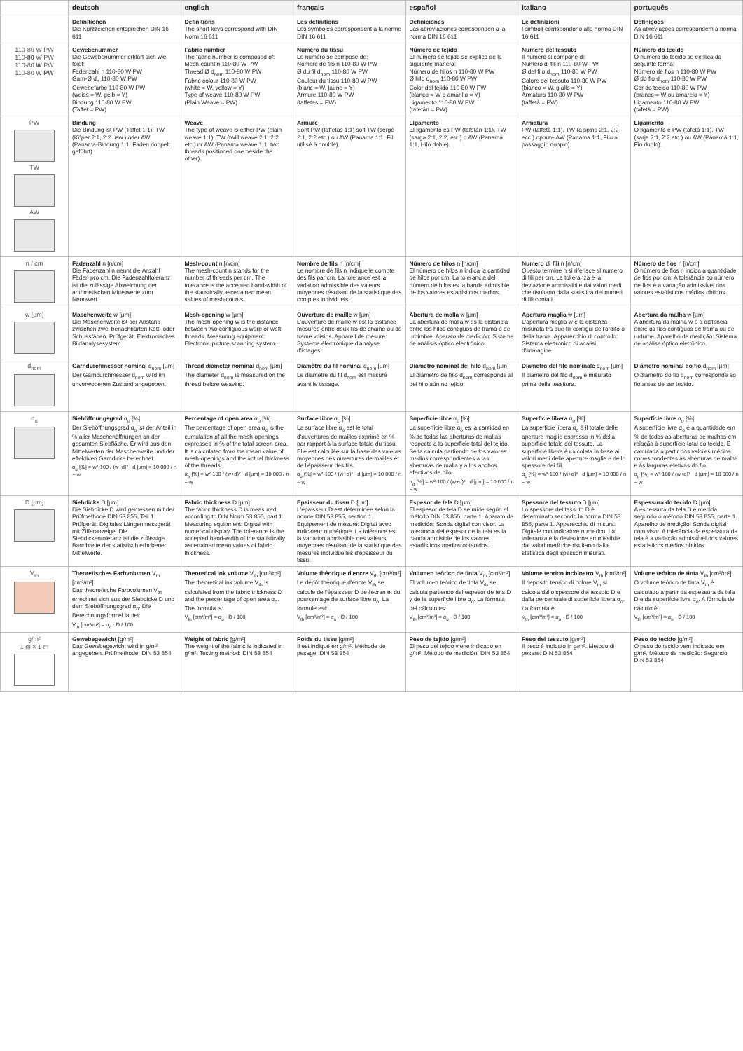| | deutsch | english | français | español | italiano | português |
| | Definitionen Die Kurzzeichen entsprechen DIN 16 611 | Definitions The short keys correspond with DIN Norm 16 611 | Les définitions Les symboles correspondent à la norme DIN 16 611 | Definiciones Las abreviaciones corresponden a la norma DIN 16 611 | Le definizioni I simboli corrispondono alla norma DIN 16 611 | Definições As abreviações correspondem à norma DIN 16 611 |
| 110-80 W PW 110- 80 W PW 110-80 W PW 110-80 W PW | Gewebenummer Die Gewebenummer erklärt sich wie folgt: Fadenzahl n 110-80 W PW Garn-Ø d<sub>n</sub> 110-80 W PW Gewebefarbe 110-80 W PW (weiss = W, gelb = Y) Bindung 110-80 W PW (Taffet = PW) | Fabric number The fabric number is composed of: Mesh-count n 110-80 W PW Thread Ø d<sub>nom</sub> 110-80 W PW Fabric colour 110-80 W PW (white = W, yellow = Y) Type of weave 110-80 W PW (Plain Weave = PW) | Numéro du tissu Le numéro se compose de: Nombre de fils n 110-80 W PW Ø du fil d<sub>nom</sub> 110-80 W PW Couleur du tissu 110-80 W PW (blanc = W, jaune = Y) Armure 110-80 W PW (taffetas = PW) | Número de tejido El número de tejido se explica de la siguiente manera: Número de hilos n 110-80 W PW Ø hilo d<sub>nom</sub> 110-80 W PW Color del tejido 110-80 W PW (blanco = W o amarillo = Y) Ligamento 110-80 W PW (tafetán = PW) | Numero del tessuto Il numero si compone di: Numero di fili n 110-80 W PW Ø del filo d<sub>nom</sub> 110-80 W PW Colore del tessuto 110-80 W PW (bianco = W, giallo = Y) Armatura 110-80 W PW (taffetà = PW) | Número do tecido O número do tecido se explica da seguinte forma: Número de fios n 110-80 W PW Ø do fio d<sub>nom</sub> 110-80 W PW Cor do tecido 110-80 W PW (branco = W ou amarelo = Y) Ligamento 110-80 W PW (tafetá = PW) |
| PW TW AW | Bindung Die Bindung ist PW (Taffet 1:1), TW (Köper 2:1, 2:2 usw.) oder AW (Panama-Bindung 1:1, Faden doppelt geführt). | Weave The type of weave is either PW (plain weave 1:1), TW (twill weave 2:1, 2:2 etc.) or AW (Panama weave 1:1, two threads positioned one beside the other). | Armure Sont PW (taffetas 1:1) soit TW (sergé 2:1, 2:2 etc.) ou AW (Panama 1:1, Fil utilisé à double). | Ligamento El ligamento es PW (tafetán 1:1), TW (sarga 2:1, 2:2, etc.) o AW (Panamá 1:1, Hilo doble). | Armatura PW (taffetà 1:1), TW (a spina 2:1, 2:2 ecc.) oppure AW (Panama 1:1, Filo a passaggio doppio). | Ligamento O ligamento é PW (tafetá 1:1), TW (sarja 2:1, 2:2 etc.) ou AW (Panamá 1:1, Fio duplo). |
| n / cm | Fadenzahl n [n/cm] Die Fadenzahl n nennt die Anzahl Fäden pro cm. Die Fadenzahltoleranz ist die zulässige Abweichung der arithmetischen Mittelwerte zum Nennwert. | Mesh-count n [n/cm] The mesh-count n stands for the number of threads per cm. The tolerance is the accepted band-width of the statistically ascertained mean values of mesh-counts. | Nombre de fils n [n/cm] Le nombre de fils n indique le compte des fils par cm. La tolérance est la variation admissible des valeurs moyennes résultant de la statistique des comptes individuels. | Número de hilos n [n/cm] El número de hilos n indica la cantidad de hilos por cm. La tolerancia del número de hilos es la banda admisible de los valores estadísticos medios. | Numero di fili n [n/cm] Questo termine n si riferisce al numero di fili per cm. La tolleranza è la deviazione ammissibile dai valori medi che risultano dalla statistica dei numeri di fili contati. | Número de fios n [n/cm] O número de fios n indica a quantidade de fios por cm. A tolerância do número de fios é a variação admissível dos valores estatísticos médios obtidos. |
| w [µm] | Maschenweite w [µm] Die Maschenweite ist der Abstand zwischen zwei benachbarten Kett- oder Schussfäden. Prüfgerät: Elektronisches Bildanalysesystem. | Mesh-opening w [µm] The mesh-opening w is the distance between two contiguous warp or weft threads. Measuring equipment: Electronic picture scanning system. | Ouverture de maille w [µm] L'ouverture de maille w est la distance mesurée entre deux fils de chaîne ou de trame voisins. Appareil de mesure: Système électronique d'analyse d'images. | Abertura de malla w [µm] La abertura de malla w es la distancia entre los hilos contiguos de trama o de urdimbre. Aparato de medición: Sistema de análisis óptico electrónico. | Apertura maglia w [µm] L'apertura maglia w è la distanza misurata tra due fili contigui dell'ordito o della trama. Apparecchio di controllo: Sistema elettronico di analisi d'immagine. | Abertura da malha w [µm] A abertura da malha w é a distância entre os fios contíguos de trama ou de urdume. Aparelho de medição: Sistema de análise óptico eletrônico. |
| d<sub>nom</sub> | Garndurchmesser nominal d<sub>nom</sub> [µm] Der Garndurchmesser d<sub>nom</sub> wird im unverwobenen Zustand angegeben. | Thread diameter nominal d<sub>nom</sub> [µm] The diameter d<sub>nom</sub> is measured on the thread before weaving. | Diamètre du fil nominal d<sub>nom</sub> [µm] Le diamètre du fil d<sub>nom</sub> est mesuré avant le tissage. | Diámetro nominal del hilo d<sub>nom</sub> [µm] El diámetro de hilo d<sub>nom</sub> corresponde al del hilo aún no tejido. | Diametro del filo nominale d<sub>nom</sub> [µm] Il diametro del filo d<sub>nom</sub> è misurato prima della tessitura. | Diâmetro nominal do fio d<sub>nom</sub> [µm] O diâmetro do fio d<sub>nom</sub> corresponde ao fio antes de ser tecido. |
| α<sub>o</sub> | Sieböffnungsgrad α<sub>o</sub> [%] Der Sieböffnungsgrad α<sub>o</sub> ist der Anteil in % aller Maschenöffnungen an der gesamten Siebfläche. Er wird aus den Mittelwerten der Maschenweite und der effektiven Garndicke berechnet. α<sub>o</sub> [%] = w²·100 / (w+d)² d [µm] = 10 000 / n − w | Percentage of open area α<sub>o</sub> [%] The percentage of open area α<sub>o</sub> is the cumulation of all the mesh-openings expressed in % of the total screen area. It is calculated from the mean value of mesh-openings and the actual thickness of the threads. α<sub>o</sub> [%] = w²·100 / (w+d)² d [µm] = 10 000 / n − w | Surface libre α<sub>o</sub> [%] La surface libre α<sub>o</sub> est le total d'ouvertures de mailles exprimé en % par rapport à la surface totale du tissu. Elle est calculée sur la base des valeurs moyennes des ouvertures de mailles et de l'épaisseur des fils. α<sub>o</sub> [%] = w²·100 / (w+d)² d [µm] = 10 000 / n − w | Superficie libre α<sub>o</sub> [%] La superficie libre α<sub>o</sub> es la cantidad en % de todas las aberturas de mallas respecto a la superficie total del tejido. Se la calcula partiendo de los valores medios correspondientes a las aberturas de malla y a los anchos efectivos de hilo. α<sub>o</sub> [%] = w²·100 / (w+d)² d [µm] = 10 000 / n − w | Superficie libera α<sub>o</sub> [%] La superficie libera α<sub>o</sub> è il totale delle aperture maglie espresso in % della superficie totale del tessuto. La superficie libera è calcolata in base ai valori medi delle aperture maglie e dello spessore dei fili. α<sub>o</sub> [%] = w²·100 / (w+d)² d [µm] = 10 000 / n − w | Superfície livre α<sub>o</sub> [%] A superfície livre α<sub>o</sub> é a quantidade em % de todas as aberturas de malhas em relação à superfície total do tecido. É calculada a partir dos valores médios correspondentes às aberturas de malha e às larguras efetivas do fio. α<sub>o</sub> [%] = w²·100 / (w+d)² d [µm] = 10 000 / n − w |
| D [µm] | Siebdicke D [µm] Die Siebdicke D wird gemessen mit der Prüfmethode DIN 53 855, Teil 1. Prüfgerät: Digitales Längenmessgerät mit Zifferanzeige. Die Siebdickentoleranz ist die zulässige Bandbreite der statistisch erhobenen Mittelwerte. | Fabric thickness D [µm] The fabric thickness D is measured according to DIN Norm 53 855, part 1. Measuring equipment: Digital with numerical display. The tolerance is the accepted band-width of the statistically ascertained mean values of fabric thickness. | Epaisseur du tissu D [µm] L'épaisseur D est déterminée selon la norme DIN 53 855, section 1. Equipement de mesure: Digital avec indicateur numérique. La tolérance est la variation admissible des valeurs moyennes résultant de la statistique des mesures individuelles d'épaisseur du tissu. | Espesor de tela D [µm] El espesor de tela D se mide según el método DIN 53 855, parte 1. Aparato de medición: Sonda digital con visor. La tolerancia del espesor de la tela es la banda admisible de los valores estadísticos medios obtenidos. | Spessore del tessuto D [µm] Lo spessore del tessuto D è determinato secondo la norma DIN 53 855, parte 1. Apparecchio di misura: Digitale con indicatore numerico. La tolleranza è la deviazione ammissibile dai valori medi che risultano dalla statistica degli spessori misurati. | Espessura do tecido D [µm] A espessura da tela D é medida segundo o método DIN 53 855, parte 1. Aparelho de medição: Sonda digital com visor. A tolerância da espessura da tela é a variação admissível dos valores estatísticos médios obtidos. |
| V<sub>th</sub> | Theoretisches Farbvolumen V<sub>th</sub> [cm³/m²] Das theoretische Farbvolumen V<sub>th</sub> errechnet sich aus der Siebdicke D und dem Sieböffnungsgrad α<sub>o</sub>. Die Berechnungsformel lautet: V<sub>th</sub> [cm³/m²] = α<sub>o</sub> · D / 100 | Theoretical ink volume V<sub>th</sub> [cm³/m²] The theoretical ink volume V<sub>th</sub> is calculated from the fabric thickness D and the percentage of open area α<sub>o</sub>. The formula is: V<sub>th</sub> [cm³/m²] = α<sub>o</sub> · D / 100 | Volume théorique d'encre V<sub>th</sub> [cm³/m²] Le dépôt théorique d'encre V<sub>th</sub> se calcule de l'épaisseur D de l'écran et du pourcentage de surface libre α<sub>o</sub>. La formule est: V<sub>th</sub> [cm³/m²] = α<sub>o</sub> · D / 100 | Volumen teórico de tinta V<sub>th</sub> [cm³/m²] El volumen teórico de tinta V<sub>th</sub> se calcula partiendo del espesor de tela D y de la superficie libre α<sub>o</sub>. La fórmula del cálculo es: V<sub>th</sub> [cm³/m²] = α<sub>o</sub> · D / 100 | Volume teorico inchiostro V<sub>th</sub> [cm³/m²] Il deposito teorico di colore V<sub>th</sub> si calcola dallo spessore del tessuto D e dalla percentuale di superficie libera α<sub>o</sub>. La formula è: V<sub>th</sub> [cm³/m²] = α<sub>o</sub> · D / 100 | Volume teórico de tinta V<sub>th</sub> [cm³/m²] O volume teórico de tinta V<sub>th</sub> é calculado a partir da espessura da tela D e da superfície livre α<sub>o</sub>. A fórmula de cálculo é: V<sub>th</sub> [cm³/m²] = α<sub>o</sub> · D / 100 |
| g/m² 1 m × 1 m | Gewebegewicht [g/m²] Das Gewebegewicht wird in g/m² angegeben. Prüfmethode: DIN 53 854 | Weight of fabric [g/m²] The weight of the fabric is indicated in g/m². Testing method: DIN 53 854 | Poids du tissu [g/m²] Il est indiqué en g/m². Méthode de pesage: DIN 53 854 | Peso de tejido [g/m²] El peso del tejido viene indicado en g/m². Método de medición: DIN 53 854 | Peso del tessuto [g/m²] Il peso è indicato in g/m². Metodo di pesare: DIN 53 854 | Peso do tecido [g/m²] O peso do tecido vem indicado em g/m². Método de medição: Segundo DIN 53 854 |